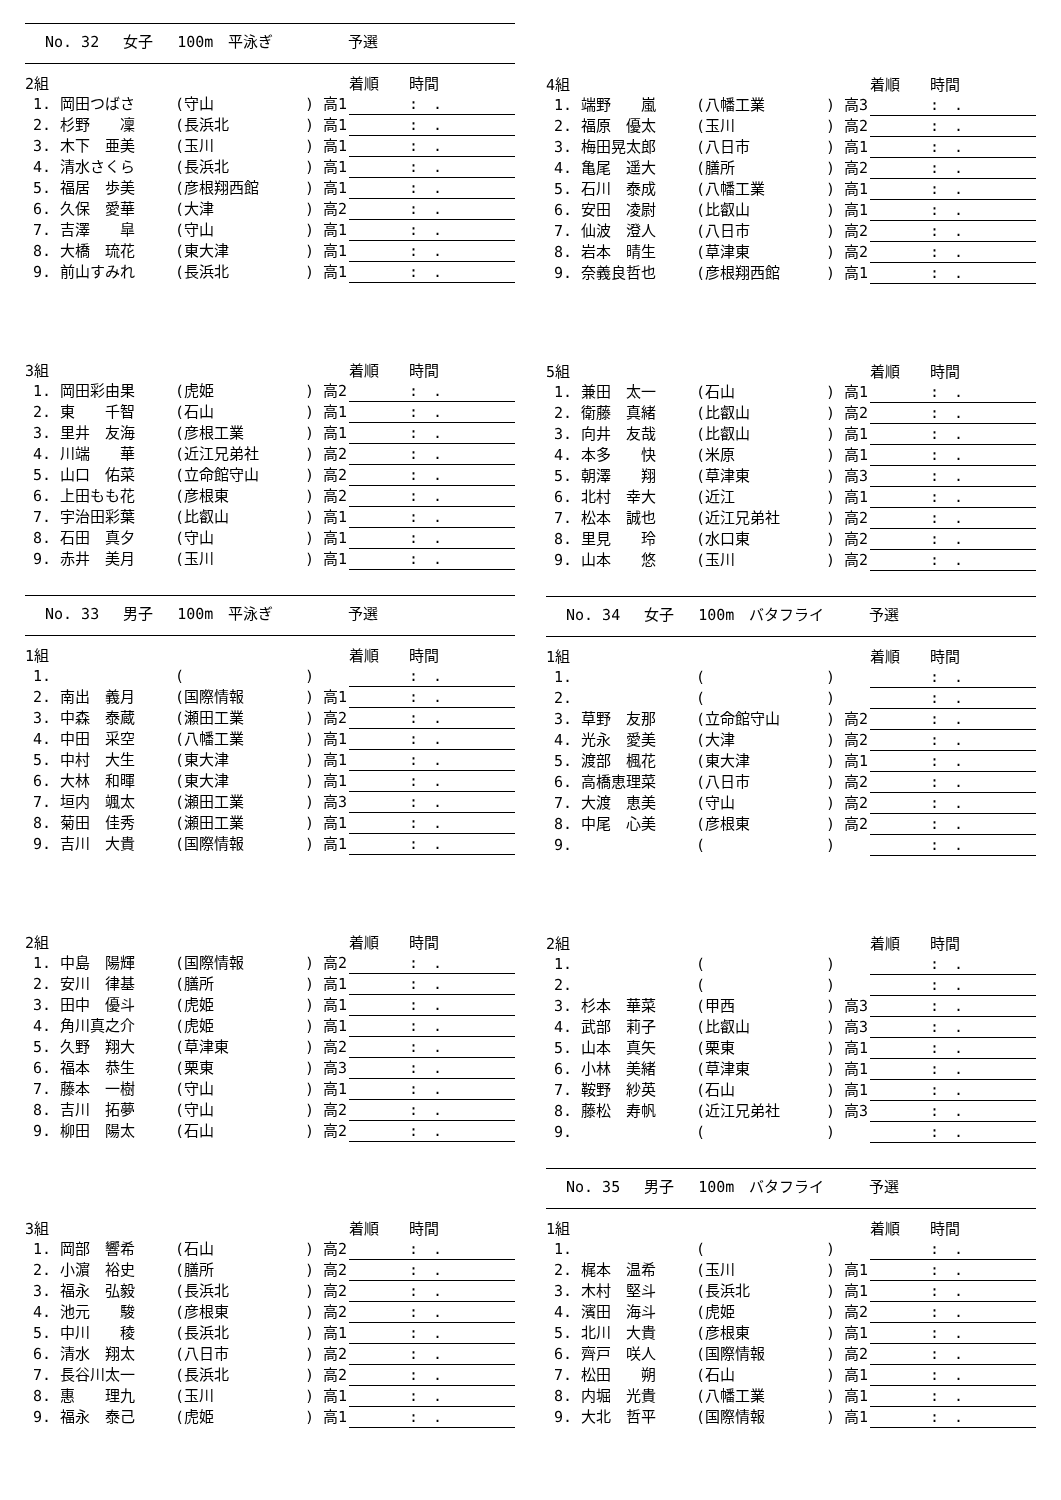No. 32　 女子　 100m　平泳ぎ　　　　　予選
| 2組 | | | 着順 時間 |
| --- | --- | --- | --- |
| 1. 岡田つばさ | (守山 | ) 高1 | : . |
| 2. 杉野 凜 | (長浜北 | ) 高1 | : . |
| 3. 木下 亜美 | (玉川 | ) 高1 | : . |
| 4. 清水さくら | (長浜北 | ) 高1 | : . |
| 5. 福居 歩美 | (彦根翔西館 | ) 高1 | : . |
| 6. 久保 愛華 | (大津 | ) 高2 | : . |
| 7. 吉澤 皐 | (守山 | ) 高1 | : . |
| 8. 大橋 琉花 | (東大津 | ) 高1 | : . |
| 9. 前山すみれ | (長浜北 | ) 高1 | : . |
| 3組 | | | 着順 時間 |
| --- | --- | --- | --- |
| 1. 岡田彩由果 | (虎姫 | ) 高2 | : . |
| 2. 東 千智 | (石山 | ) 高1 | : . |
| 3. 里井 友海 | (彦根工業 | ) 高1 | : . |
| 4. 川端 華 | (近江兄弟社 | ) 高2 | : . |
| 5. 山口 佑菜 | (立命館守山 | ) 高2 | : . |
| 6. 上田もも花 | (彦根東 | ) 高2 | : . |
| 7. 宇治田彩葉 | (比叡山 | ) 高1 | : . |
| 8. 石田 真夕 | (守山 | ) 高1 | : . |
| 9. 赤井 美月 | (玉川 | ) 高1 | : . |
No. 33　 男子　 100m　平泳ぎ　　　　　予選
| 1組 | | | 着順 時間 |
| --- | --- | --- | --- |
| 1. | ( | ) | : . |
| 2. 南出 義月 | (国際情報 | ) 高1 | : . |
| 3. 中森 泰蔵 | (瀬田工業 | ) 高2 | : . |
| 4. 中田 采空 | (八幡工業 | ) 高1 | : . |
| 5. 中村 大生 | (東大津 | ) 高1 | : . |
| 6. 大林 和暉 | (東大津 | ) 高1 | : . |
| 7. 垣内 颯太 | (瀬田工業 | ) 高3 | : . |
| 8. 菊田 佳秀 | (瀬田工業 | ) 高1 | : . |
| 9. 吉川 大貴 | (国際情報 | ) 高1 | : . |
| 2組 | | | 着順 時間 |
| --- | --- | --- | --- |
| 1. 中島 陽輝 | (国際情報 | ) 高2 | : . |
| 2. 安川 律基 | (膳所 | ) 高1 | : . |
| 3. 田中 優斗 | (虎姫 | ) 高1 | : . |
| 4. 角川真之介 | (虎姫 | ) 高1 | : . |
| 5. 久野 翔大 | (草津東 | ) 高2 | : . |
| 6. 福本 恭生 | (栗東 | ) 高3 | : . |
| 7. 藤本 一樹 | (守山 | ) 高1 | : . |
| 8. 吉川 拓夢 | (守山 | ) 高2 | : . |
| 9. 柳田 陽太 | (石山 | ) 高2 | : . |
| 3組 | | | 着順 時間 |
| --- | --- | --- | --- |
| 1. 岡部 響希 | (石山 | ) 高2 | : . |
| 2. 小濵 裕史 | (膳所 | ) 高2 | : . |
| 3. 福永 弘毅 | (長浜北 | ) 高2 | : . |
| 4. 池元 駿 | (彦根東 | ) 高2 | : . |
| 5. 中川 稜 | (長浜北 | ) 高1 | : . |
| 6. 清水 翔太 | (八日市 | ) 高2 | : . |
| 7. 長谷川太一 | (長浜北 | ) 高2 | : . |
| 8. 惠 理九 | (玉川 | ) 高1 | : . |
| 9. 福永 泰己 | (虎姫 | ) 高1 | : . |
| 4組 | | | 着順 時間 |
| --- | --- | --- | --- |
| 1. 端野 嵐 | (八幡工業 | ) 高3 | : . |
| 2. 福原 優太 | (玉川 | ) 高2 | : . |
| 3. 梅田晃太郎 | (八日市 | ) 高1 | : . |
| 4. 亀尾 遥大 | (膳所 | ) 高2 | : . |
| 5. 石川 泰成 | (八幡工業 | ) 高1 | : . |
| 6. 安田 凌尉 | (比叡山 | ) 高1 | : . |
| 7. 仙波 澄人 | (八日市 | ) 高2 | : . |
| 8. 岩本 晴生 | (草津東 | ) 高2 | : . |
| 9. 奈義良哲也 | (彦根翔西館 | ) 高1 | : . |
| 5組 | | | 着順 時間 |
| --- | --- | --- | --- |
| 1. 兼田 太一 | (石山 | ) 高1 | : . |
| 2. 衛藤 真緒 | (比叡山 | ) 高2 | : . |
| 3. 向井 友哉 | (比叡山 | ) 高1 | : . |
| 4. 本多 快 | (米原 | ) 高1 | : . |
| 5. 朝澤 翔 | (草津東 | ) 高3 | : . |
| 6. 北村 幸大 | (近江 | ) 高1 | : . |
| 7. 松本 誠也 | (近江兄弟社 | ) 高2 | : . |
| 8. 里見 玲 | (水口東 | ) 高2 | : . |
| 9. 山本 悠 | (玉川 | ) 高2 | : . |
No. 34　 女子　 100m　バタフライ　　　予選
| 1組 | | | 着順 時間 |
| --- | --- | --- | --- |
| 1. | ( | ) | : . |
| 2. | ( | ) | : . |
| 3. 草野 友那 | (立命館守山 | ) 高2 | : . |
| 4. 光永 愛美 | (大津 | ) 高2 | : . |
| 5. 渡部 楓花 | (東大津 | ) 高1 | : . |
| 6. 高橋恵理菜 | (八日市 | ) 高2 | : . |
| 7. 大渡 恵美 | (守山 | ) 高2 | : . |
| 8. 中尾 心美 | (彦根東 | ) 高2 | : . |
| 9. | ( | ) | : . |
| 2組 | | | 着順 時間 |
| --- | --- | --- | --- |
| 1. | ( | ) | : . |
| 2. | ( | ) | : . |
| 3. 杉本 華菜 | (甲西 | ) 高3 | : . |
| 4. 武部 莉子 | (比叡山 | ) 高3 | : . |
| 5. 山本 真矢 | (栗東 | ) 高1 | : . |
| 6. 小林 美緒 | (草津東 | ) 高1 | : . |
| 7. 鞍野 紗英 | (石山 | ) 高1 | : . |
| 8. 藤松 寿帆 | (近江兄弟社 | ) 高3 | : . |
| 9. | ( | ) | : . |
No. 35　 男子　 100m　バタフライ　　　予選
| 1組 | | | 着順 時間 |
| --- | --- | --- | --- |
| 1. | ( | ) | : . |
| 2. 梶本 温希 | (玉川 | ) 高1 | : . |
| 3. 木村 堅斗 | (長浜北 | ) 高1 | : . |
| 4. 濱田 海斗 | (虎姫 | ) 高2 | : . |
| 5. 北川 大貴 | (彦根東 | ) 高1 | : . |
| 6. 齊戸 咲人 | (国際情報 | ) 高2 | : . |
| 7. 松田 朔 | (石山 | ) 高1 | : . |
| 8. 内堀 光貴 | (八幡工業 | ) 高1 | : . |
| 9. 大北 哲平 | (国際情報 | ) 高1 | : . |